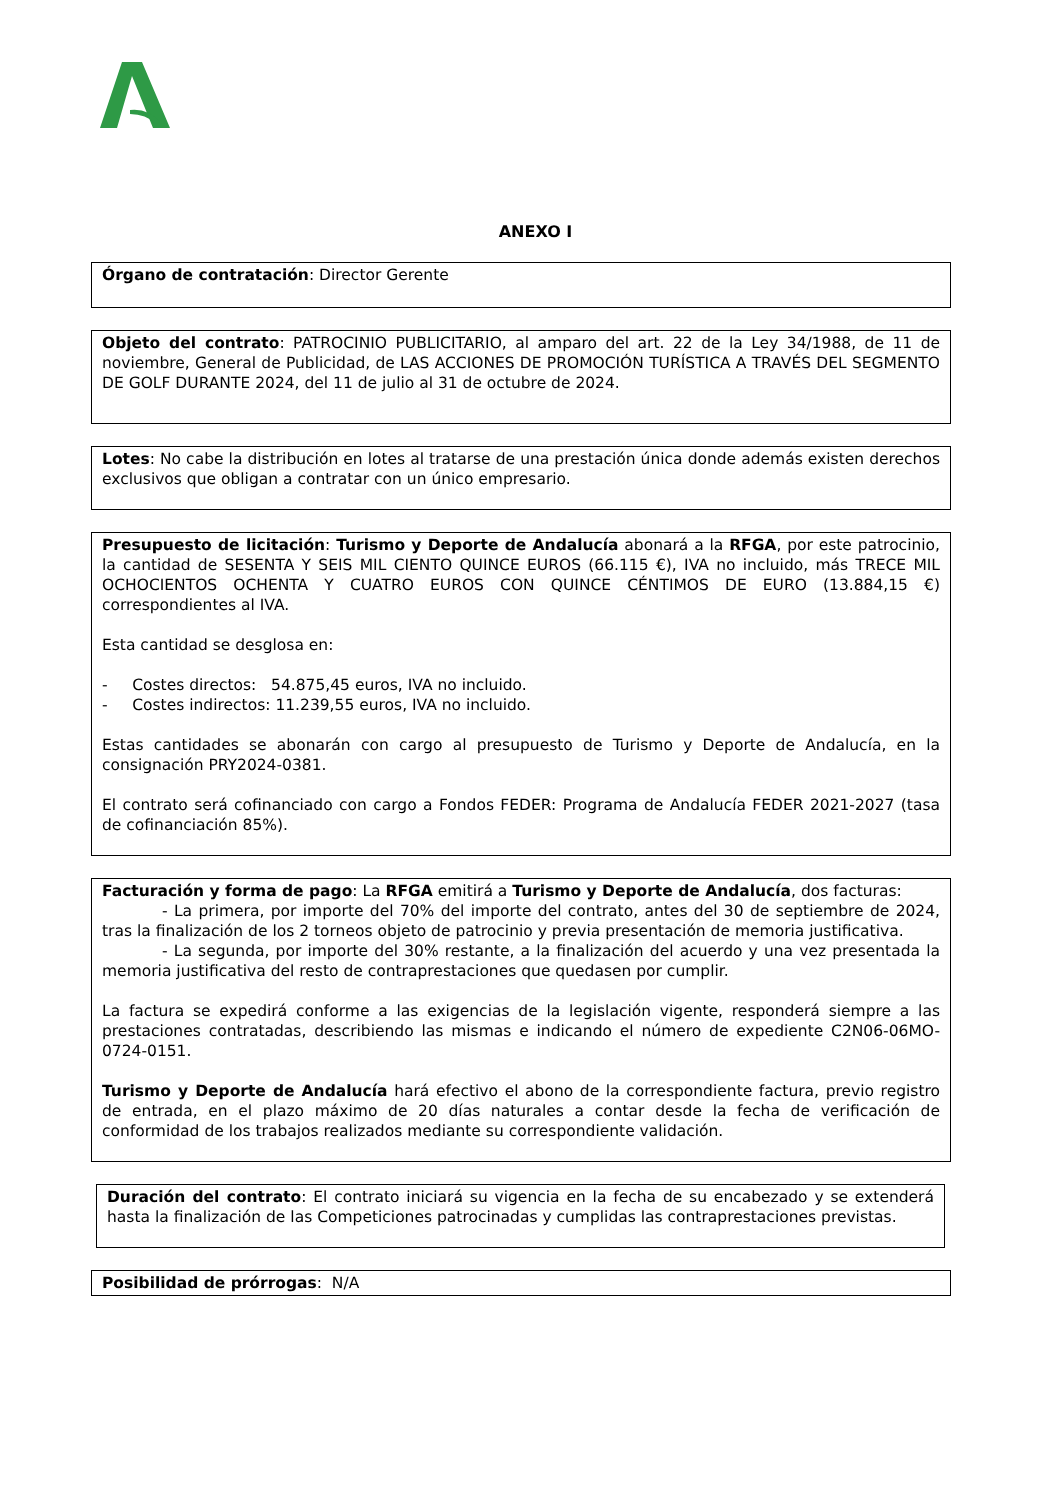ANEXO I
Órgano de contratación: Director Gerente
Objeto del contrato: PATROCINIO PUBLICITARIO, al amparo del art. 22 de la Ley 34/1988, de 11 de noviembre, General de Publicidad, de LAS ACCIONES DE PROMOCIÓN TURÍSTICA A TRAVÉS DEL SEGMENTO DE GOLF DURANTE 2024, del 11 de julio al 31 de octubre de 2024.
Lotes: No cabe la distribución en lotes al tratarse de una prestación única donde además existen derechos exclusivos que obligan a contratar con un único empresario.
Presupuesto de licitación: Turismo y Deporte de Andalucía abonará a la RFGA, por este patrocinio, la cantidad de SESENTA Y SEIS MIL CIENTO QUINCE EUROS (66.115 €), IVA no incluido, más TRECE MIL OCHOCIENTOS OCHENTA Y CUATRO EUROS CON QUINCE CÉNTIMOS DE EURO (13.884,15 €) correspondientes al IVA.
Esta cantidad se desglosa en:
- Costes directos: 54.875,45 euros, IVA no incluido.
- Costes indirectos: 11.239,55 euros, IVA no incluido.
Estas cantidades se abonarán con cargo al presupuesto de Turismo y Deporte de Andalucía, en la consignación PRY2024-0381.
El contrato será cofinanciado con cargo a Fondos FEDER: Programa de Andalucía FEDER 2021-2027 (tasa de cofinanciación 85%).
Facturación y forma de pago: La RFGA emitirá a Turismo y Deporte de Andalucía, dos facturas:
- La primera, por importe del 70% del importe del contrato, antes del 30 de septiembre de 2024, tras la finalización de los 2 torneos objeto de patrocinio y previa presentación de memoria justificativa.
- La segunda, por importe del 30% restante, a la finalización del acuerdo y una vez presentada la memoria justificativa del resto de contraprestaciones que quedasen por cumplir.
La factura se expedirá conforme a las exigencias de la legislación vigente, responderá siempre a las prestaciones contratadas, describiendo las mismas e indicando el número de expediente C2N06-06MO-0724-0151.
Turismo y Deporte de Andalucía hará efectivo el abono de la correspondiente factura, previo registro de entrada, en el plazo máximo de 20 días naturales a contar desde la fecha de verificación de conformidad de los trabajos realizados mediante su correspondiente validación.
Duración del contrato: El contrato iniciará su vigencia en la fecha de su encabezado y se extenderá hasta la finalización de las Competiciones patrocinadas y cumplidas las contraprestaciones previstas.
Posibilidad de prórrogas: N/A